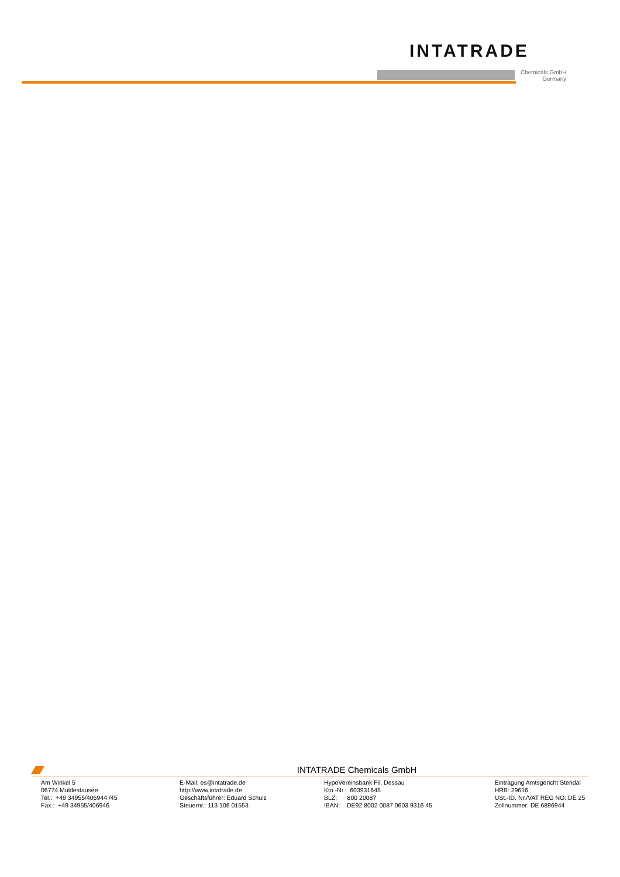INTATRADE
Chemicals GmbH
Germany
INTATRADE Chemicals GmbH
Am Winkel 5
06774 Muldestausee
Tel.: +49 34955/406944 /45
Fax.: +49 34955/406946
E-Mail: es@intatrade.de
http://www.intatrade.de
Geschäftsführer: Eduard Schulz
Steuernr.: 113 106 01553
HypoVereinsbank Fil. Dessau
Kto.-Nr.: 603931645
BLZ: 800 20087
IBAN: DE92 8002 0087 0603 9316 45
Eintragung Amtsgericht Stendal
HRB: 29616
USt.-ID. Nr./VAT REG NO: DE 25
Zollnummer: DE 6896944